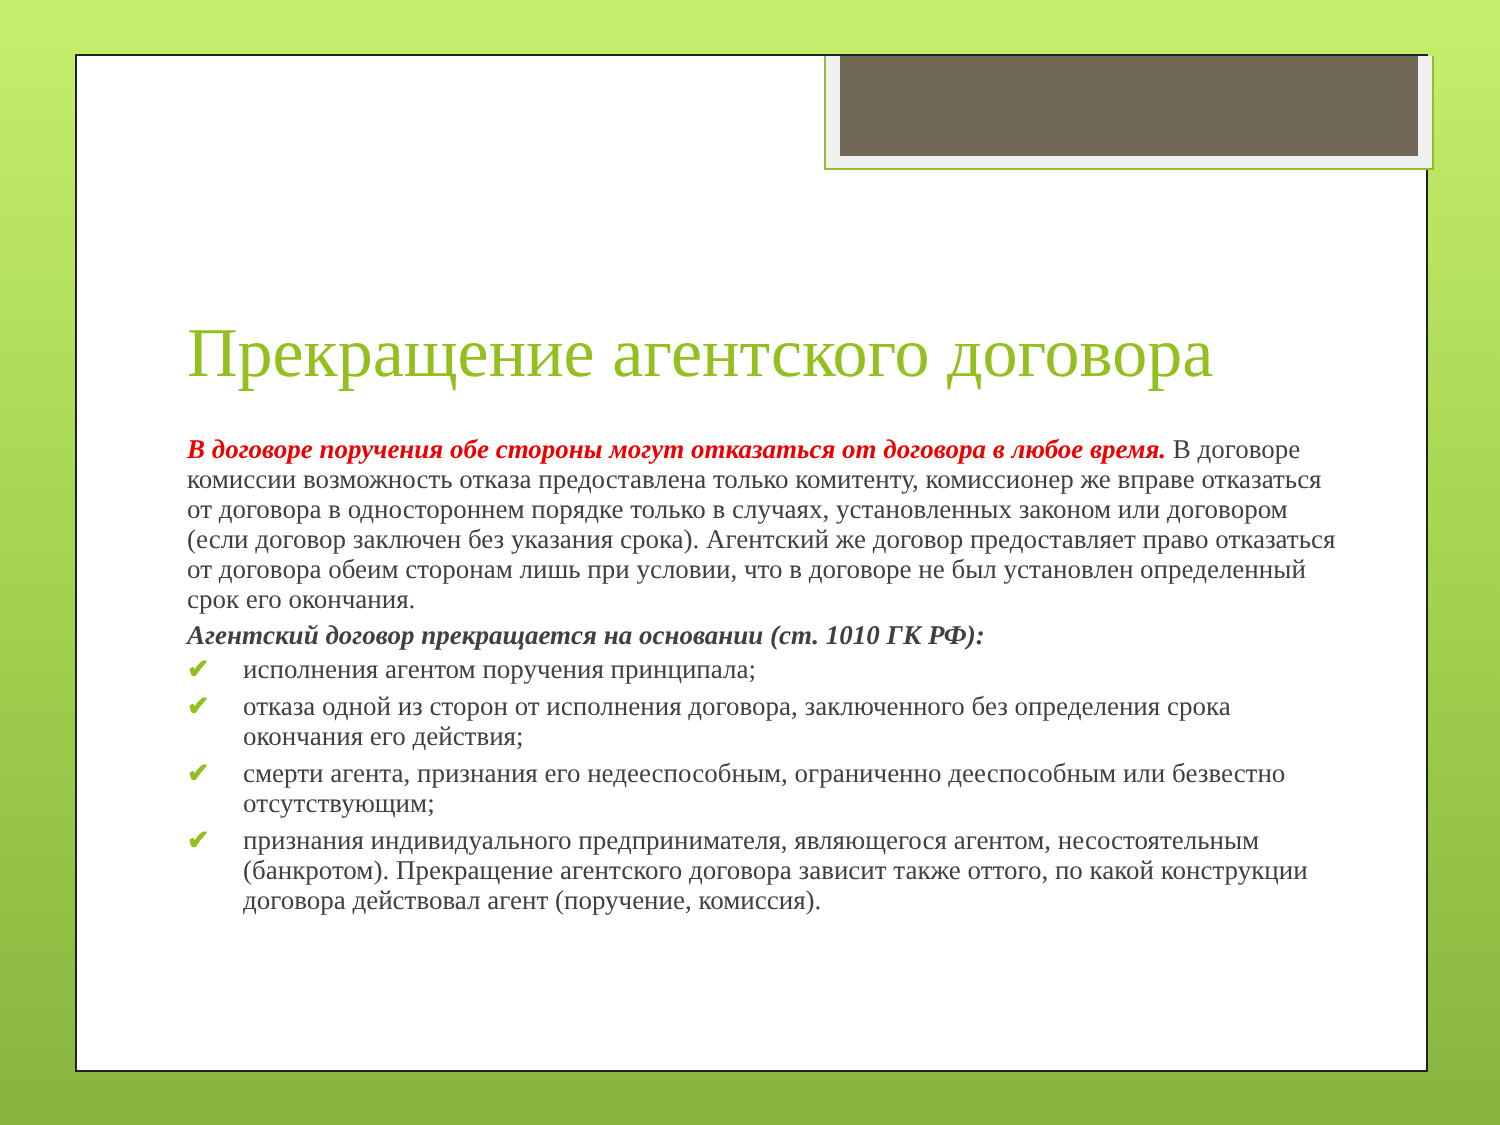Прекращение агентского договора
В договоре поручения обе стороны могут отказаться от договора в любое время. В договоре комиссии возможность отказа предоставлена только комитенту, комиссионер же вправе отказаться от договора в одностороннем порядке только в случаях, установленных законом или договором (если договор заключен без указания срока). Агентский же договор предоставляет право отказаться от договора обеим сторонам лишь при условии, что в договоре не был установлен определенный срок его окончания.
Агентский договор прекращается на основании (ст. 1010 ГК РФ):
✔ исполнения агентом поручения принципала;
✔ отказа одной из сторон от исполнения договора, заключенного без определения срока окончания его действия;
✔ смерти агента, признания его недееспособным, ограниченно дееспособным или безвестно отсутствующим;
✔ признания индивидуального предпринимателя, являющегося агентом, несостоятельным (банкротом). Прекращение агентского договора зависит также оттого, по какой конструкции договора действовал агент (поручение, комиссия).